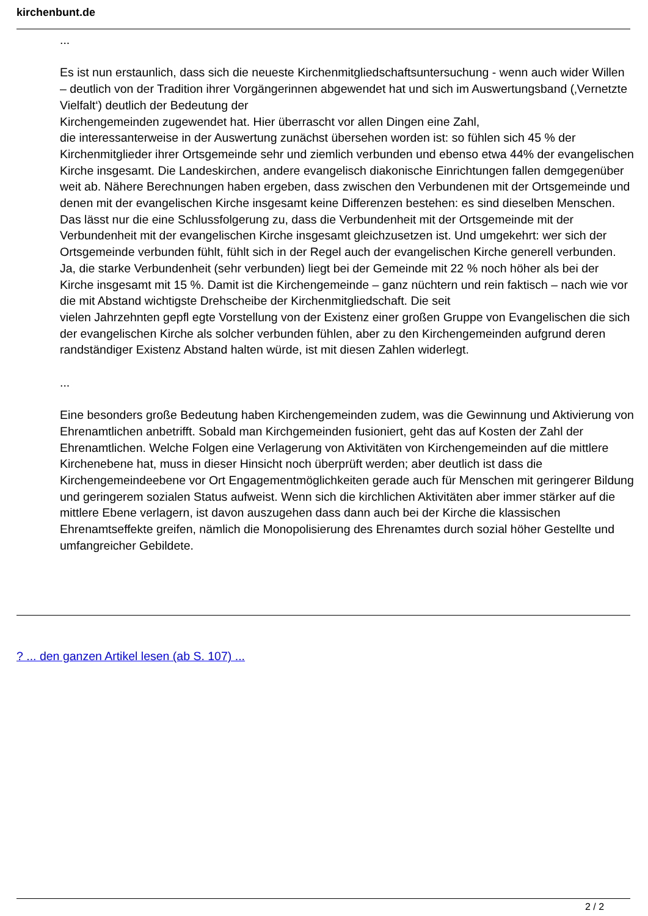kirchenbunt.de
...
Es ist nun erstaunlich, dass sich die neueste Kirchenmitgliedschaftsuntersuchung - wenn auch wider Willen – deutlich von der Tradition ihrer Vorgängerinnen abgewendet hat und sich im Auswertungsband (‚Vernetzte Vielfalt‘) deutlich der Bedeutung der
Kirchengemeinden zugewendet hat. Hier überrascht vor allen Dingen eine Zahl,
die interessanterweise in der Auswertung zunächst übersehen worden ist: so fühlen sich 45 % der Kirchenmitglieder ihrer Ortsgemeinde sehr und ziemlich verbunden und ebenso etwa 44% der evangelischen Kirche insgesamt. Die Landeskirchen, andere evangelisch diakonische Einrichtungen fallen demgegenüber weit ab. Nähere Berechnungen haben ergeben, dass zwischen den Verbundenen mit der Ortsgemeinde und denen mit der evangelischen Kirche insgesamt keine Differenzen bestehen: es sind dieselben Menschen. Das lässt nur die eine Schlussfolgerung zu, dass die Verbundenheit mit der Ortsgemeinde mit der Verbundenheit mit der evangelischen Kirche insgesamt gleichzusetzen ist. Und umgekehrt: wer sich der Ortsgemeinde verbunden fühlt, fühlt sich in der Regel auch der evangelischen Kirche generell verbunden. Ja, die starke Verbundenheit (sehr verbunden) liegt bei der Gemeinde mit 22 % noch höher als bei der Kirche insgesamt mit 15 %. Damit ist die Kirchengemeinde – ganz nüchtern und rein faktisch – nach wie vor die mit Abstand wichtigste Drehscheibe der Kirchenmitgliedschaft. Die seit
vielen Jahrzehnten gepfl egte Vorstellung von der Existenz einer großen Gruppe von Evangelischen die sich der evangelischen Kirche als solcher verbunden fühlen, aber zu den Kirchengemeinden aufgrund deren randständiger Existenz Abstand halten würde, ist mit diesen Zahlen widerlegt.
...
Eine besonders große Bedeutung haben Kirchengemeinden zudem, was die Gewinnung und Aktivierung von Ehrenamtlichen anbetrifft. Sobald man Kirchgemeinden fusioniert, geht das auf Kosten der Zahl der Ehrenamtlichen. Welche Folgen eine Verlagerung von Aktivitäten von Kirchengemeinden auf die mittlere Kirchenebene hat, muss in dieser Hinsicht noch überprüft werden; aber deutlich ist dass die Kirchengemeindeebene vor Ort Engagementmöglichkeiten gerade auch für Menschen mit geringerer Bildung und geringerem sozialen Status aufweist. Wenn sich die kirchlichen Aktivitäten aber immer stärker auf die mittlere Ebene verlagern, ist davon auszugehen dass dann auch bei der Kirche die klassischen Ehrenamtseffekte greifen, nämlich die Monopolisierung des Ehrenamtes durch sozial höher Gestellte und umfangreicher Gebildete.
? ... den ganzen Artikel lesen (ab S. 107) ...
2 / 2